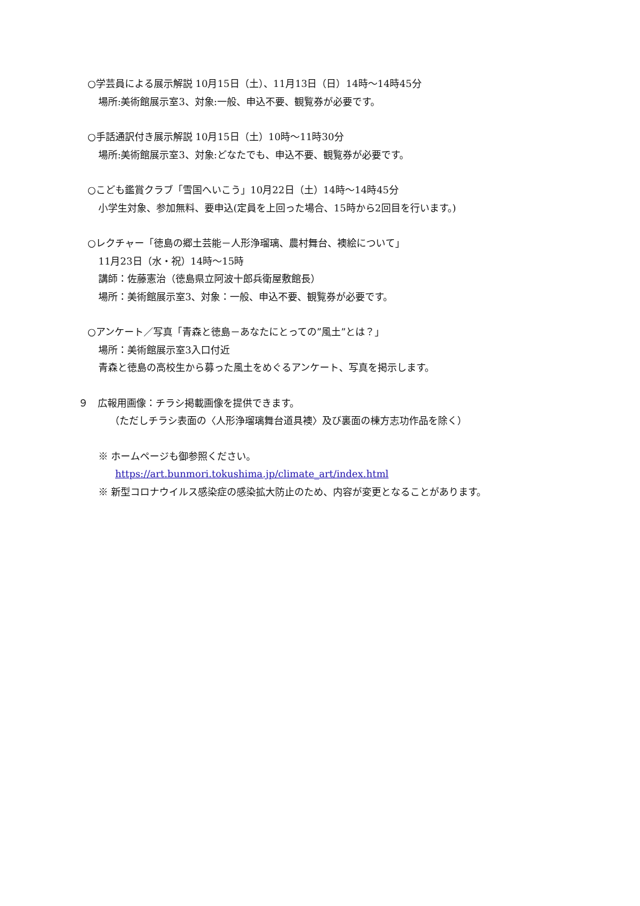○学芸員による展示解説 10月15日（土）、11月13日（日）14時～14時45分
場所:美術館展示室3、対象:一般、申込不要、観覧券が必要です。
○手話通訳付き展示解説 10月15日（土）10時～11時30分
場所:美術館展示室3、対象:どなたでも、申込不要、観覧券が必要です。
○こども鑑賞クラブ「雪国へいこう」10月22日（土）14時～14時45分
小学生対象、参加無料、要申込(定員を上回った場合、15時から2回目を行います。)
○レクチャー「徳島の郷土芸能－人形浄瑠璃、農村舞台、襖絵について」
11月23日（水・祝）14時～15時
講師：佐藤憲治（徳島県立阿波十郎兵衛屋敷館長）
場所：美術館展示室3、対象：一般、申込不要、観覧券が必要です。
○アンケート／写真「青森と徳島－あなたにとっての”風土”とは？」
場所：美術館展示室3入口付近
青森と徳島の高校生から募った風土をめぐるアンケート、写真を掲示します。
９　広報用画像：チラシ掲載画像を提供できます。
（ただしチラシ表面の〈人形浄瑠璃舞台道具襖〉及び裏面の棟方志功作品を除く）
※ ホームページも御参照ください。
https://art.bunmori.tokushima.jp/climate_art/index.html
※ 新型コロナウイルス感染症の感染拡大防止のため、内容が変更となることがあります。